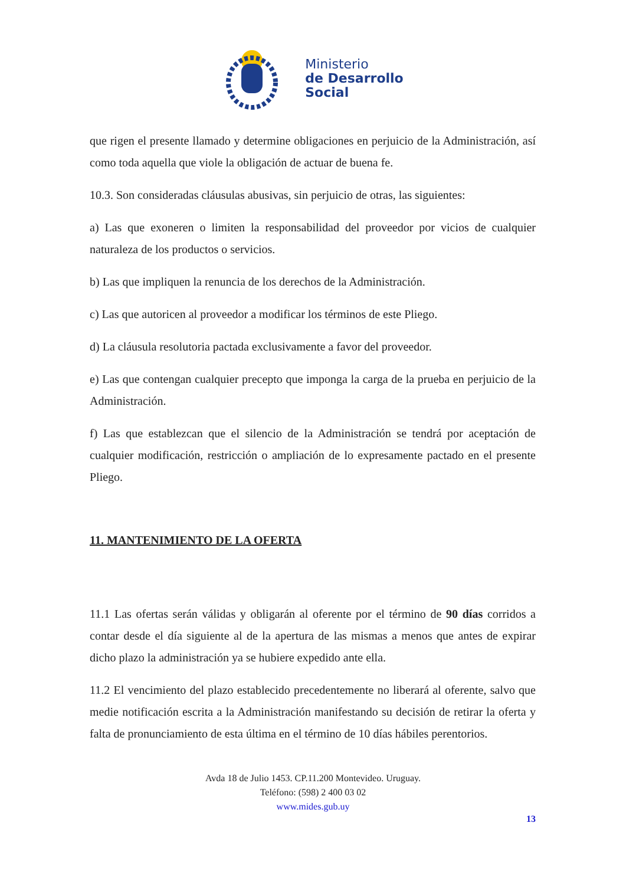Ministerio
de Desarrollo
Social
que rigen el presente llamado y determine obligaciones en perjuicio de la Administración, así como toda aquella que viole la obligación de actuar de buena fe.
10.3. Son consideradas cláusulas abusivas, sin perjuicio de otras, las siguientes:
a) Las que exoneren o limiten la responsabilidad del proveedor por vicios de cualquier naturaleza de los productos o servicios.
b) Las que impliquen la renuncia de los derechos de la Administración.
c) Las que autoricen al proveedor a modificar los términos de este Pliego.
d) La cláusula resolutoria pactada exclusivamente a favor del proveedor.
e) Las que contengan cualquier precepto que imponga la carga de la prueba en perjuicio de la Administración.
f) Las que establezcan que el silencio de la Administración se tendrá por aceptación de cualquier modificación, restricción o ampliación de lo expresamente pactado en el presente Pliego.
11. MANTENIMIENTO DE LA OFERTA
11.1 Las ofertas serán válidas y obligarán al oferente por el término de 90 días corridos a contar desde el día siguiente al de la apertura de las mismas a menos que antes de expirar dicho plazo la administración ya se hubiere expedido ante ella.
11.2 El vencimiento del plazo establecido precedentemente no liberará al oferente, salvo que medie notificación escrita a la Administración manifestando su decisión de retirar la oferta y falta de pronunciamiento de esta última en el término de 10 días hábiles perentorios.
Avda 18 de Julio 1453. CP.11.200 Montevideo. Uruguay.
Teléfono: (598) 2 400 03 02
www.mides.gub.uy
13